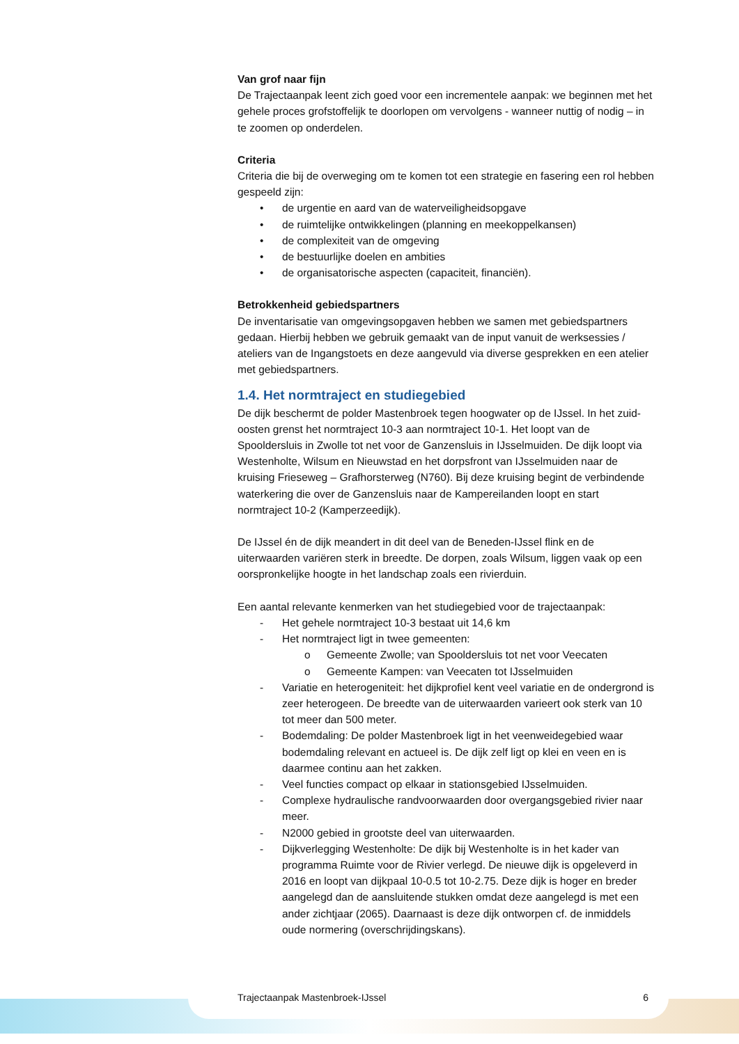Van grof naar fijn
De Trajectaanpak leent zich goed voor een incrementele aanpak: we beginnen met het gehele proces grofstoffelijk te doorlopen om vervolgens - wanneer nuttig of nodig – in te zoomen op onderdelen.
Criteria
Criteria die bij de overweging om te komen tot een strategie en fasering een rol hebben gespeeld zijn:
• de urgentie en aard van de waterveiligheidsopgave
• de ruimtelijke ontwikkelingen (planning en meekoppelkansen)
• de complexiteit van de omgeving
• de bestuurlijke doelen en ambities
• de organisatorische aspecten (capaciteit, financiën).
Betrokkenheid gebiedspartners
De inventarisatie van omgevingsopgaven hebben we samen met gebiedspartners gedaan. Hierbij hebben we gebruik gemaakt van de input vanuit de werksessies / ateliers van de Ingangstoets en deze aangevuld via diverse gesprekken en een atelier met gebiedspartners.
1.4. Het normtraject en studiegebied
De dijk beschermt de polder Mastenbroek tegen hoogwater op de IJssel. In het zuid-oosten grenst het normtraject 10-3 aan normtraject 10-1. Het loopt van de Spooldersluis in Zwolle tot net voor de Ganzensluis in IJsselmuiden. De dijk loopt via Westenholte, Wilsum en Nieuwstad en het dorpsfront van IJsselmuiden naar de kruising Frieseweg – Grafhorsterweg (N760). Bij deze kruising begint de verbindende waterkering die over de Ganzensluis naar de Kampereilanden loopt en start normtraject 10-2 (Kamperzeedijk).
De IJssel én de dijk meandert in dit deel van de Beneden-IJssel flink en de uiterwaarden variëren sterk in breedte. De dorpen, zoals Wilsum, liggen vaak op een oorspronkelijke hoogte in het landschap zoals een rivierduin.
Een aantal relevante kenmerken van het studiegebied voor de trajectaanpak:
- Het gehele normtraject 10-3 bestaat uit 14,6 km
- Het normtraject ligt in twee gemeenten:
o Gemeente Zwolle; van Spooldersluis tot net voor Veecaten
o Gemeente Kampen: van Veecaten tot IJsselmuiden
- Variatie en heterogeniteit: het dijkprofiel kent veel variatie en de ondergrond is zeer heterogeen. De breedte van de uiterwaarden varieert ook sterk van 10 tot meer dan 500 meter.
- Bodemdaling: De polder Mastenbroek ligt in het veenweidegebied waar bodemdaling relevant en actueel is. De dijk zelf ligt op klei en veen en is daarmee continu aan het zakken.
- Veel functies compact op elkaar in stationsgebied IJsselmuiden.
- Complexe hydraulische randvoorwaarden door overgangsgebied rivier naar meer.
- N2000 gebied in grootste deel van uiterwaarden.
- Dijkverlegging Westenholte: De dijk bij Westenholte is in het kader van programma Ruimte voor de Rivier verlegd. De nieuwe dijk is opgeleverd in 2016 en loopt van dijkpaal 10-0.5 tot 10-2.75. Deze dijk is hoger en breder aangelegd dan de aansluitende stukken omdat deze aangelegd is met een ander zichtjaar (2065). Daarnaast is deze dijk ontworpen cf. de inmiddels oude normering (overschrijdingskans).
Trajectaanpak Mastenbroek-IJssel 6